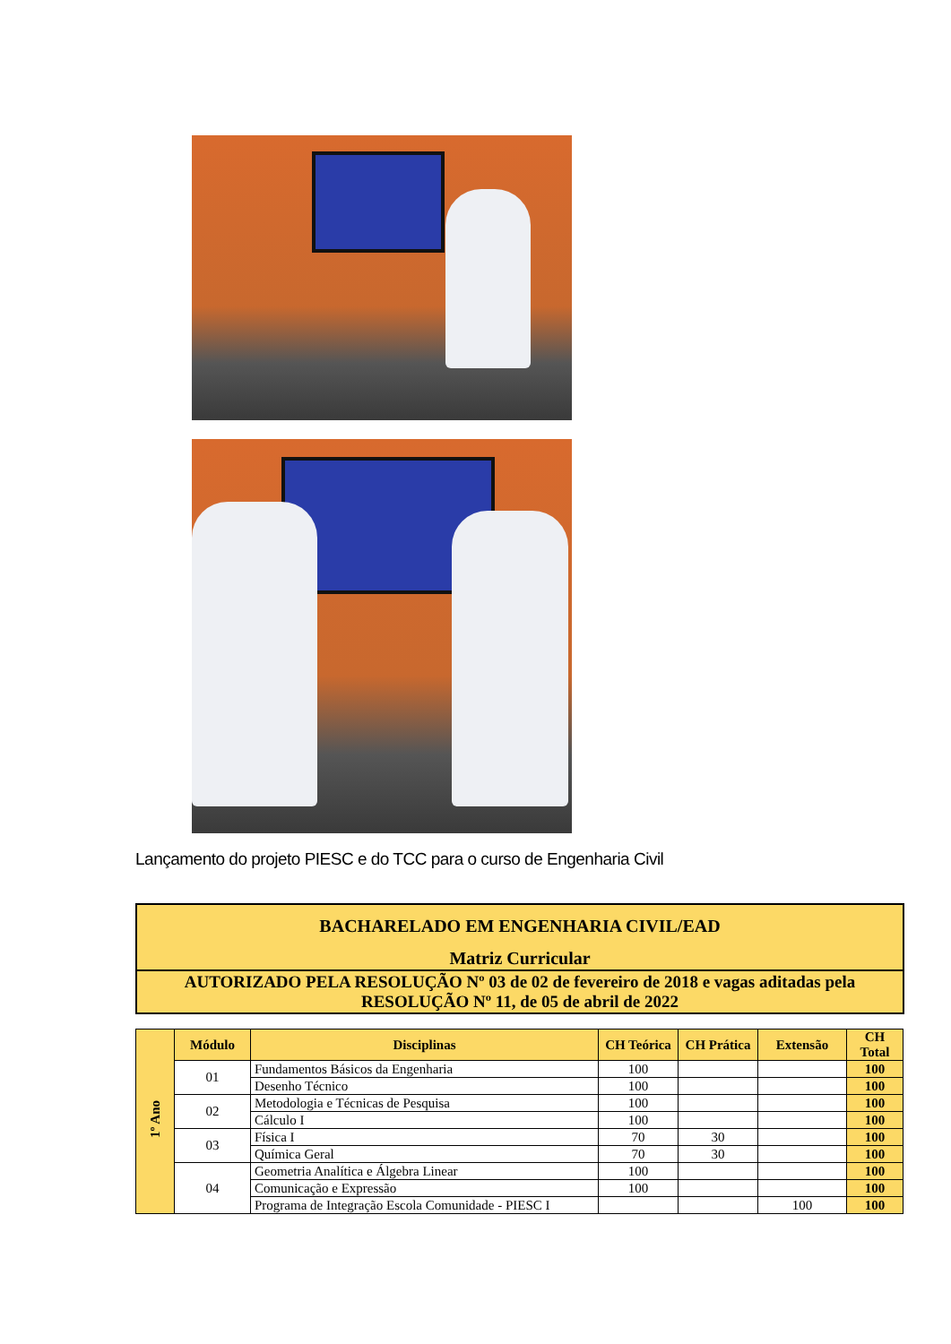Lançamento do projeto PIESC e do TCC para o curso de Engenharia Civil
| BACHARELADO EM ENGENHARIA CIVIL/EAD |
| Matriz Curricular |
| AUTORIZADO PELA RESOLUÇÃO Nº 03 de 02 de fevereiro de 2018 e vagas aditadas pela RESOLUÇÃO Nº 11, de 05 de abril de 2022 |
| 1º Ano | Módulo | Disciplinas | CH Teórica | CH Prática | Extensão | CH Total |
| --- | --- | --- | --- | --- | --- | --- |
| | 01 | Fundamentos Básicos da Engenharia | 100 | | | 100 |
| | | Desenho Técnico | 100 | | | 100 |
| | 02 | Metodologia e Técnicas de Pesquisa | 100 | | | 100 |
| | | Cálculo I | 100 | | | 100 |
| | 03 | Física I | 70 | 30 | | 100 |
| | | Química Geral | 70 | 30 | | 100 |
| | 04 | Geometria Analítica e Álgebra Linear | 100 | | | 100 |
| | | Comunicação e Expressão | 100 | | | 100 |
| | | Programa de Integração Escola Comunidade - PIESC I | | | 100 | 100 |